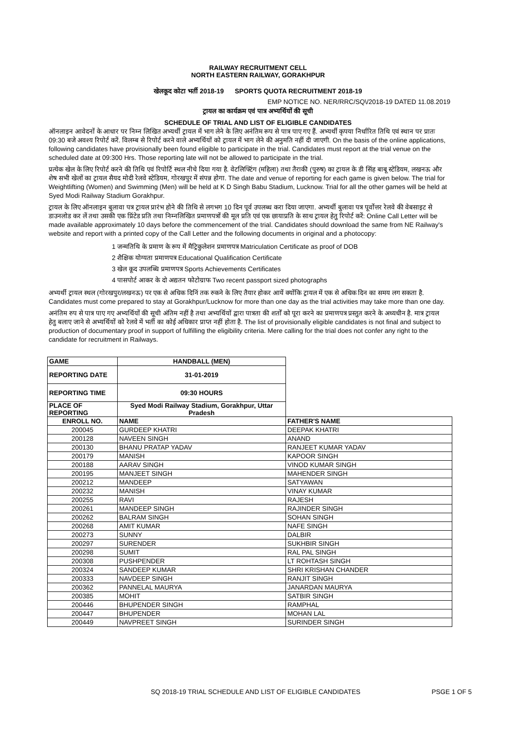RAILWAY RECRUITMENT CELL
NORTH EASTERN RAILWAY, GORAKHPUR
खेलकूद कोटा भर्ती 2018-19 SPORTS QUOTA RECRUITMENT 2018-19
EMP NOTICE NO. NER/RRC/SQ\/2018-19 DATED 11.08.2019
ट्रायल का कार्यक्रम एवं पात्र अभ्यर्थियों की सूची
SCHEDULE OF TRIAL AND LIST OF ELIGIBLE CANDIDATES
ऑनलाइन आवेदनों के आधार पर निम्न लिखित अभ्यर्थी ट्रायल में भाग लेने के लिए अनंतिम रूप से पात्र पाए गए हैं. अभ्यर्थी कृपया निर्धारित तिथि एवं स्थान पर प्रातः 09:30 बजे अवश्य रिपोर्ट करें. विलम्ब से रिपोर्ट करने वाले अभ्यर्थियों को ट्रायल में भाग लेने की अनुमति नहीं दी जाएगी. On the basis of the online applications, following candidates have provisionally been found eligible to participate in the trial. Candidates must report at the trial venue on the scheduled date at 09:300 Hrs. Those reporting late will not be allowed to participate in the trial.
प्रत्येक खेल के लिए रिपोर्ट करने की तिथि एवं रिपोर्टि स्थल नीचे दिया गया है. वेटलिफ्टिंग (महिला) तथा तैराकी (पुरुष) का ट्रायल के डी सिंह बाबू स्टेडियम, लखनऊ और शेष सभी खेलों का ट्रायल सैयद मोदी रेलवे स्टेडियम, गोरखपुर में संपन्न होगा. The date and venue of reporting for each game is given below. The trial for Weightlifting (Women) and Swimming (Men) will be held at K D Singh Babu Stadium, Lucknow. Trial for all the other games will be held at Syed Modi Railway Stadium Gorakhpur.
ट्रायल के लिए ऑनलाइन बुलावा पत्र ट्रायल प्रारंभ होने की तिथि से लगभग 10 दिन पूर्व उपलब्ध करा दिया जाएगा. अभ्यर्थी बुलावा पत्र पूर्वोत्तर रेलवे की वेबसाइट से डाउनलोड कर लें तथा उसकी एक प्रिंटेड प्रति तथा निम्नलिखित प्रमाणपत्रों की मूल प्रति एवं एक छायाप्रति के साथ ट्रायल हेतु रिपोर्ट करें: Online Call Letter will be made available approximately 10 days before the commencement of the trial. Candidates should download the same from NE Railway's website and report with a printed copy of the Call Letter and the following documents in original and a photocopy:
1 जन्मतिथि के प्रमाण के रूप में मैट्रिकुलेशन प्रमाणपत्र Matriculation Certificate as proof of DOB
2 शैक्षिक योग्यता प्रमाणपत्र Educational Qualification Certificate
3 खेल कूद उपलब्धि प्रमाणपत्र Sports Achievements Certificates
4 पासपोर्ट आकर के दो अद्यतन फोटोग्राफ Two recent passport sized photographs
अभ्यर्थी ट्रायल स्थल (गोरखपुर/लखनऊ) पर एक से अधिक दिनिं तक रुकने के लिए तैयार होकर आयें क्योंकि ट्रायल में एक से अधिक दिन का समय लग सकता है. Candidates must come prepared to stay at Gorakhpur/Lucknow for more than one day as the trial activities may take more than one day.
अनंतिम रुप से पात्र पाए गए अभ्यर्थियों की सूची अंतिम नहीं है तथा अभ्यर्थियों द्वारा पात्रता की शर्तों को पूरा करने का प्रमाणपत्र प्रस्तुत करने के अध्यधीन है. मात्र ट्रायल हेतु बलाए जाने से अभ्यर्थियों को रेलवे में भर्ती का कोई अधिकार प्राप्त नहीं होता है. The list of provisionally eligible candidates is not final and subject to production of documentary proof in support of fulfilling the eligibility criteria. Mere calling for the trial does not confer any right to the candidate for recruitment in Railways.
| GAME | HANDBALL (MEN) | |
| REPORTING DATE | 31-01-2019 | |
| REPORTING TIME | 09:30 HOURS | |
| PLACE OF REPORTING | Syed Modi Railway Stadium, Gorakhpur, Uttar Pradesh | |
| ENROLL NO. | NAME | FATHER'S NAME |
| 200045 | GURDEEP KHATRI | DEEPAK KHATRI |
| 200128 | NAVEEN SINGH | ANAND |
| 200130 | BHANU PRATAP YADAV | RANJEET KUMAR YADAV |
| 200179 | MANISH | KAPOOR SINGH |
| 200188 | AARAV SINGH | VINOD KUMAR SINGH |
| 200195 | MANJEET SINGH | MAHENDER SINGH |
| 200212 | MANDEEP | SATYAWAN |
| 200232 | MANISH | VINAY KUMAR |
| 200255 | RAVI | RAJESH |
| 200261 | MANDEEP SINGH | RAJINDER SINGH |
| 200262 | BALRAM SINGH | SOHAN SINGH |
| 200268 | AMIT KUMAR | NAFE SINGH |
| 200273 | SUNNY | DALBIR |
| 200297 | SURENDER | SUKHBIR SINGH |
| 200298 | SUMIT | RAL PAL SINGH |
| 200308 | PUSHPENDER | LT ROHTASH SINGH |
| 200324 | SANDEEP KUMAR | SHRI KRISHAN CHANDER |
| 200333 | NAVDEEP SINGH | RANJIT SINGH |
| 200362 | PANNELAL MAURYA | JANARDAN MAURYA |
| 200385 | MOHIT | SATBIR SINGH |
| 200446 | BHUPENDER SINGH | RAMPHAL |
| 200447 | BHUPENDER | MOHAN LAL |
| 200449 | NAVPREET SINGH | SURINDER SINGH |
SQ 2018-19 TRIAL SCHEDULE AND LIST OF ELIGIBLE CANDIDATES PSGE 1 OF 5